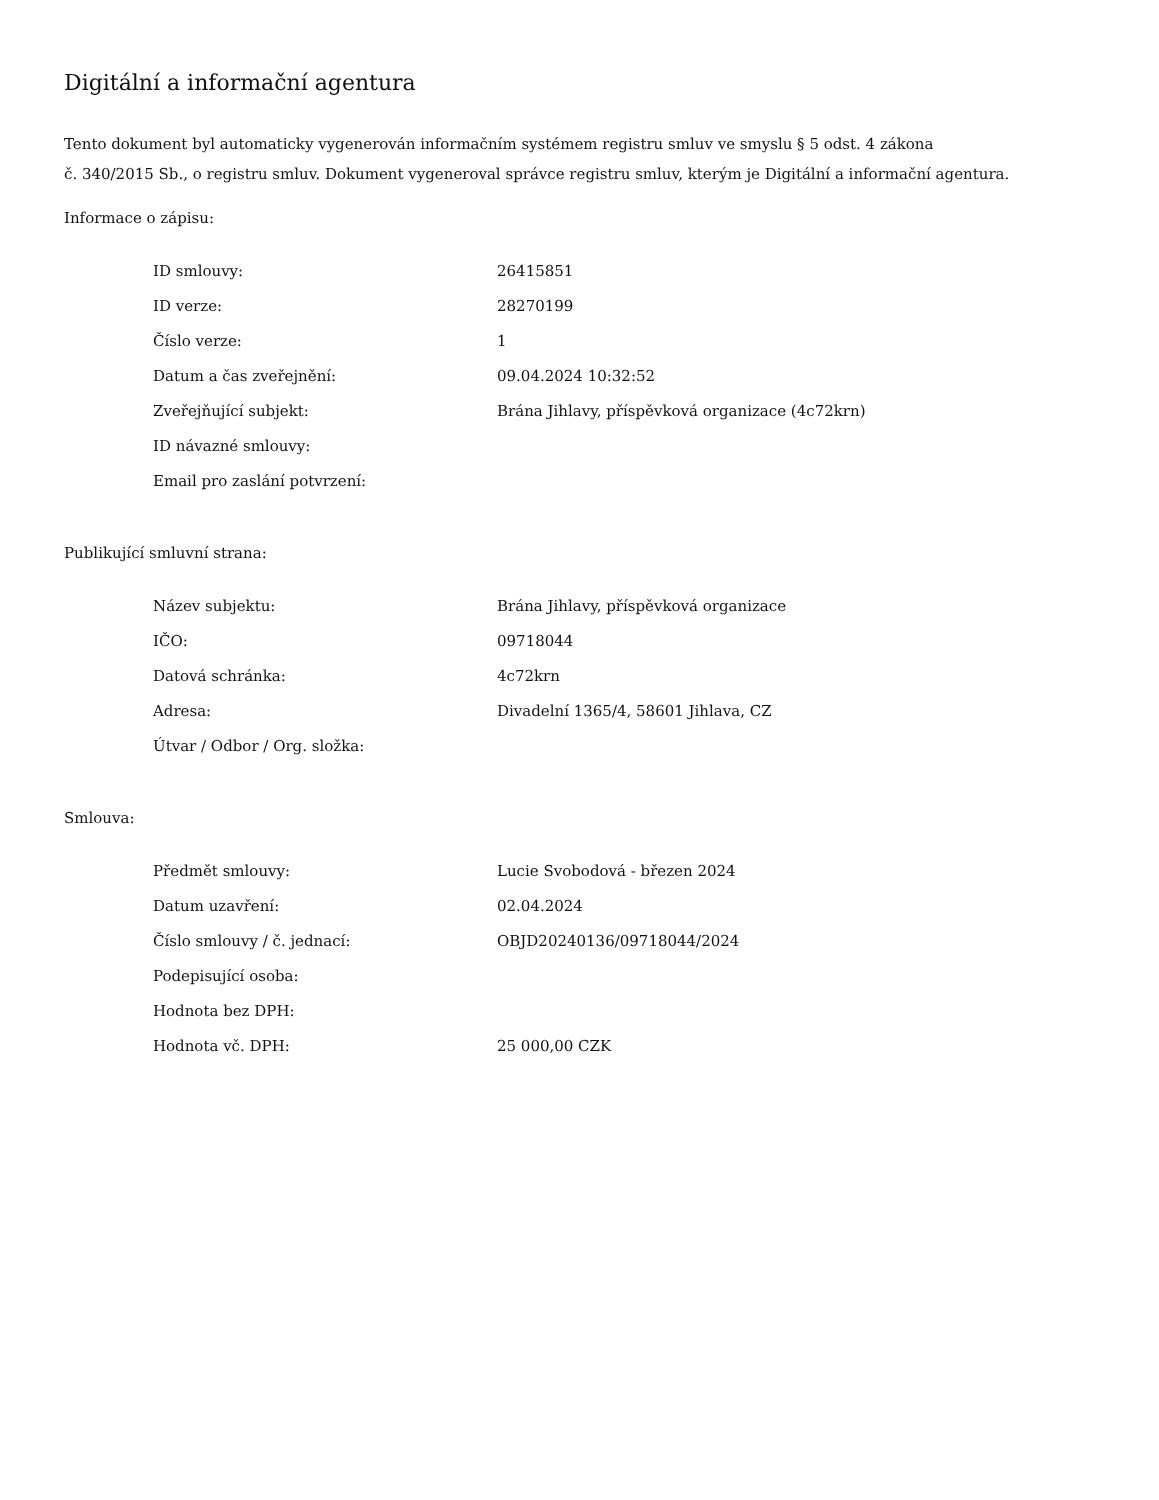Digitální a informační agentura
Tento dokument byl automaticky vygenerován informačním systémem registru smluv ve smyslu § 5 odst. 4 zákona
č. 340/2015 Sb., o registru smluv. Dokument vygeneroval správce registru smluv, kterým je Digitální a informační agentura.
Informace o zápisu:
| ID smlouvy: | 26415851 |
| ID verze: | 28270199 |
| Číslo verze: | 1 |
| Datum a čas zveřejnění: | 09.04.2024 10:32:52 |
| Zveřejňující subjekt: | Brána Jihlavy, příspěvková organizace (4c72krn) |
| ID návazné smlouvy: | |
| Email pro zaslání potvrzení: | |
Publikující smluvní strana:
| Název subjektu: | Brána Jihlavy, příspěvková organizace |
| IČO: | 09718044 |
| Datová schránka: | 4c72krn |
| Adresa: | Divadelní 1365/4, 58601 Jihlava, CZ |
| Útvar / Odbor / Org. složka: | |
Smlouva:
| Předmět smlouvy: | Lucie Svobodová - březen 2024 |
| Datum uzavření: | 02.04.2024 |
| Číslo smlouvy / č. jednací: | OBJD20240136/09718044/2024 |
| Podepisující osoba: | |
| Hodnota bez DPH: | |
| Hodnota vč. DPH: | 25 000,00 CZK |